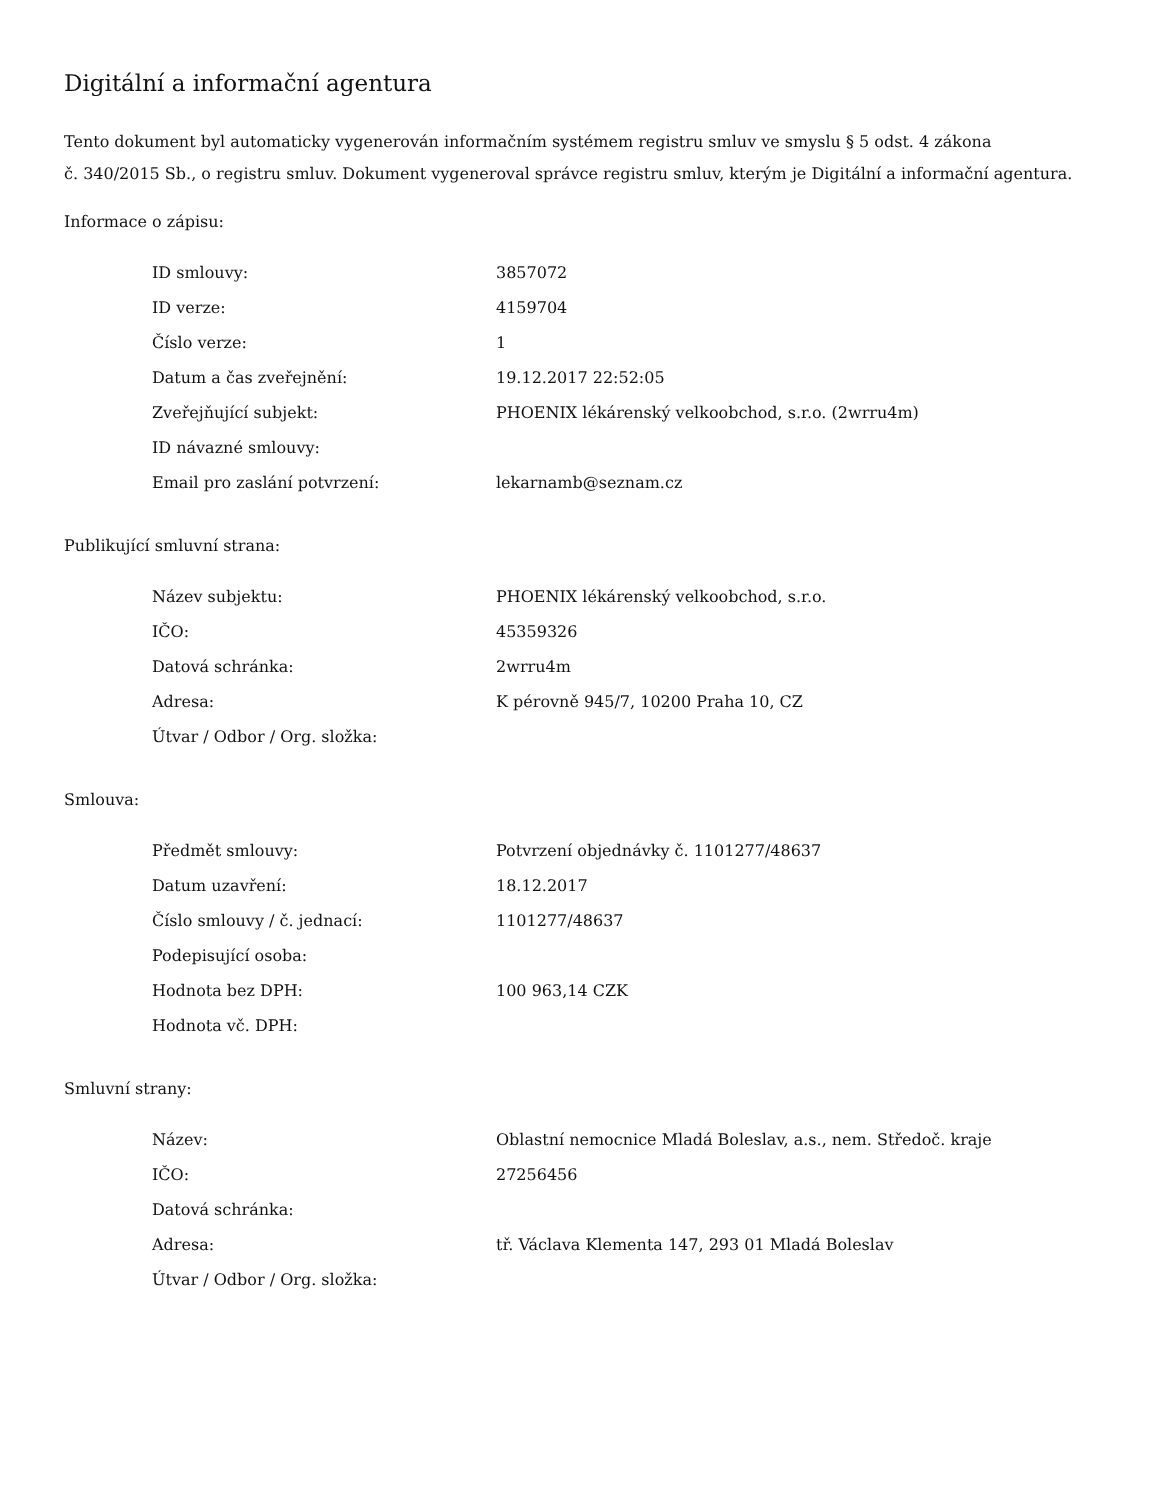Digitální a informační agentura
Tento dokument byl automaticky vygenerován informačním systémem registru smluv ve smyslu § 5 odst. 4 zákona
č. 340/2015 Sb., o registru smluv. Dokument vygeneroval správce registru smluv, kterým je Digitální a informační agentura.
Informace o zápisu:
| ID smlouvy: | 3857072 |
| ID verze: | 4159704 |
| Číslo verze: | 1 |
| Datum a čas zveřejnění: | 19.12.2017 22:52:05 |
| Zveřejňující subjekt: | PHOENIX lékárenský velkoobchod, s.r.o. (2wrru4m) |
| ID návazné smlouvy: | |
| Email pro zaslání potvrzení: | lekarnamb@seznam.cz |
Publikující smluvní strana:
| Název subjektu: | PHOENIX lékárenský velkoobchod, s.r.o. |
| IČO: | 45359326 |
| Datová schránka: | 2wrru4m |
| Adresa: | K pérovně 945/7, 10200 Praha 10, CZ |
| Útvar / Odbor / Org. složka: | |
Smlouva:
| Předmět smlouvy: | Potvrzení objednávky č. 1101277/48637 |
| Datum uzavření: | 18.12.2017 |
| Číslo smlouvy / č. jednací: | 1101277/48637 |
| Podepisující osoba: | |
| Hodnota bez DPH: | 100 963,14 CZK |
| Hodnota vč. DPH: | |
Smluvní strany:
| Název: | Oblastní nemocnice Mladá Boleslav, a.s., nem. Středoč. kraje |
| IČO: | 27256456 |
| Datová schránka: | |
| Adresa: | tř. Václava Klementa 147, 293 01 Mladá Boleslav |
| Útvar / Odbor / Org. složka: | |